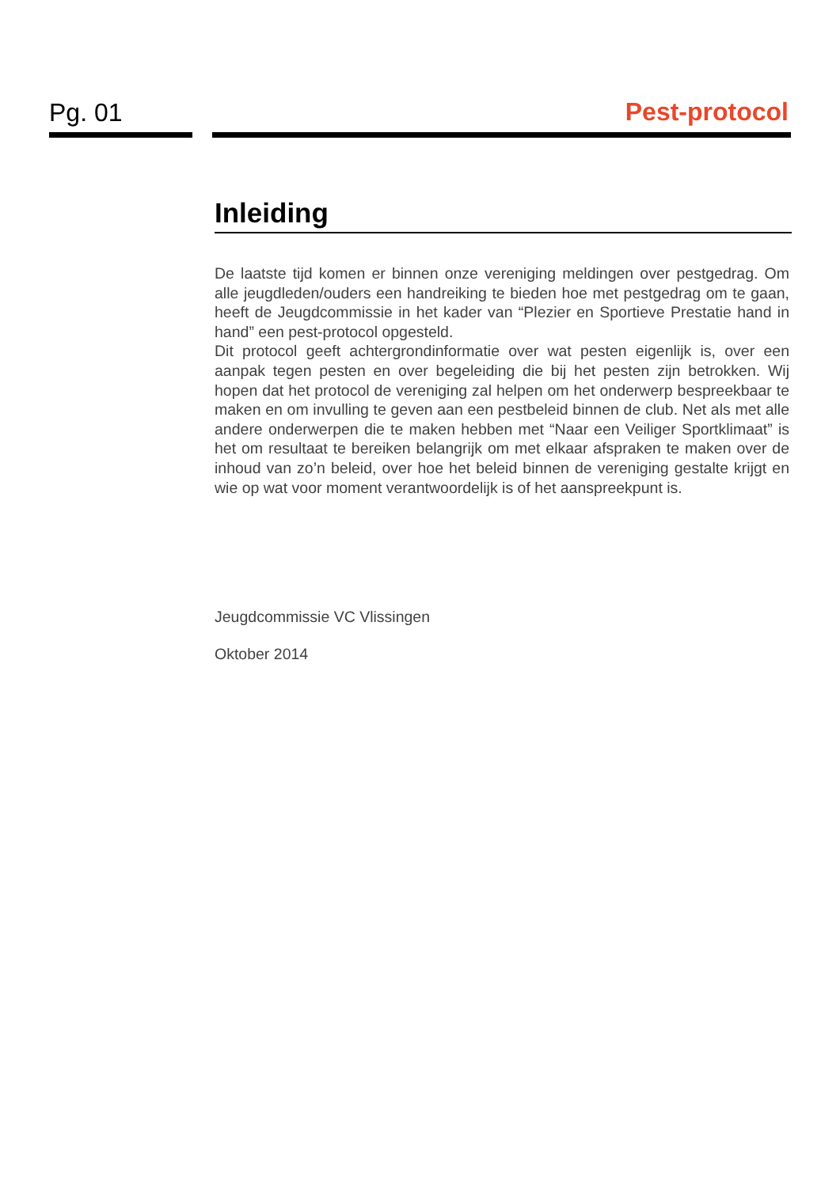Pg. 01 Pest-protocol
Inleiding
De laatste tijd komen er binnen onze vereniging meldingen over pestgedrag. Om alle jeugdleden/ouders een handreiking te bieden hoe met pestgedrag om te gaan, heeft de Jeugdcommissie in het kader van “Plezier en Sportieve Prestatie hand in hand” een pest-protocol opgesteld.
Dit protocol geeft achtergrondinformatie over wat pesten eigenlijk is, over een aanpak tegen pesten en over begeleiding die bij het pesten zijn betrokken. Wij hopen dat het protocol de vereniging zal helpen om het onderwerp bespreekbaar te maken en om invulling te geven aan een pestbeleid binnen de club. Net als met alle andere onderwerpen die te maken hebben met “Naar een Veiliger Sportklimaat” is het om resultaat te bereiken belangrijk om met elkaar afspraken te maken over de inhoud van zo’n beleid, over hoe het beleid binnen de vereniging gestalte krijgt en wie op wat voor moment verantwoordelijk is of het aanspreekpunt is.
Jeugdcommissie VC Vlissingen
Oktober 2014